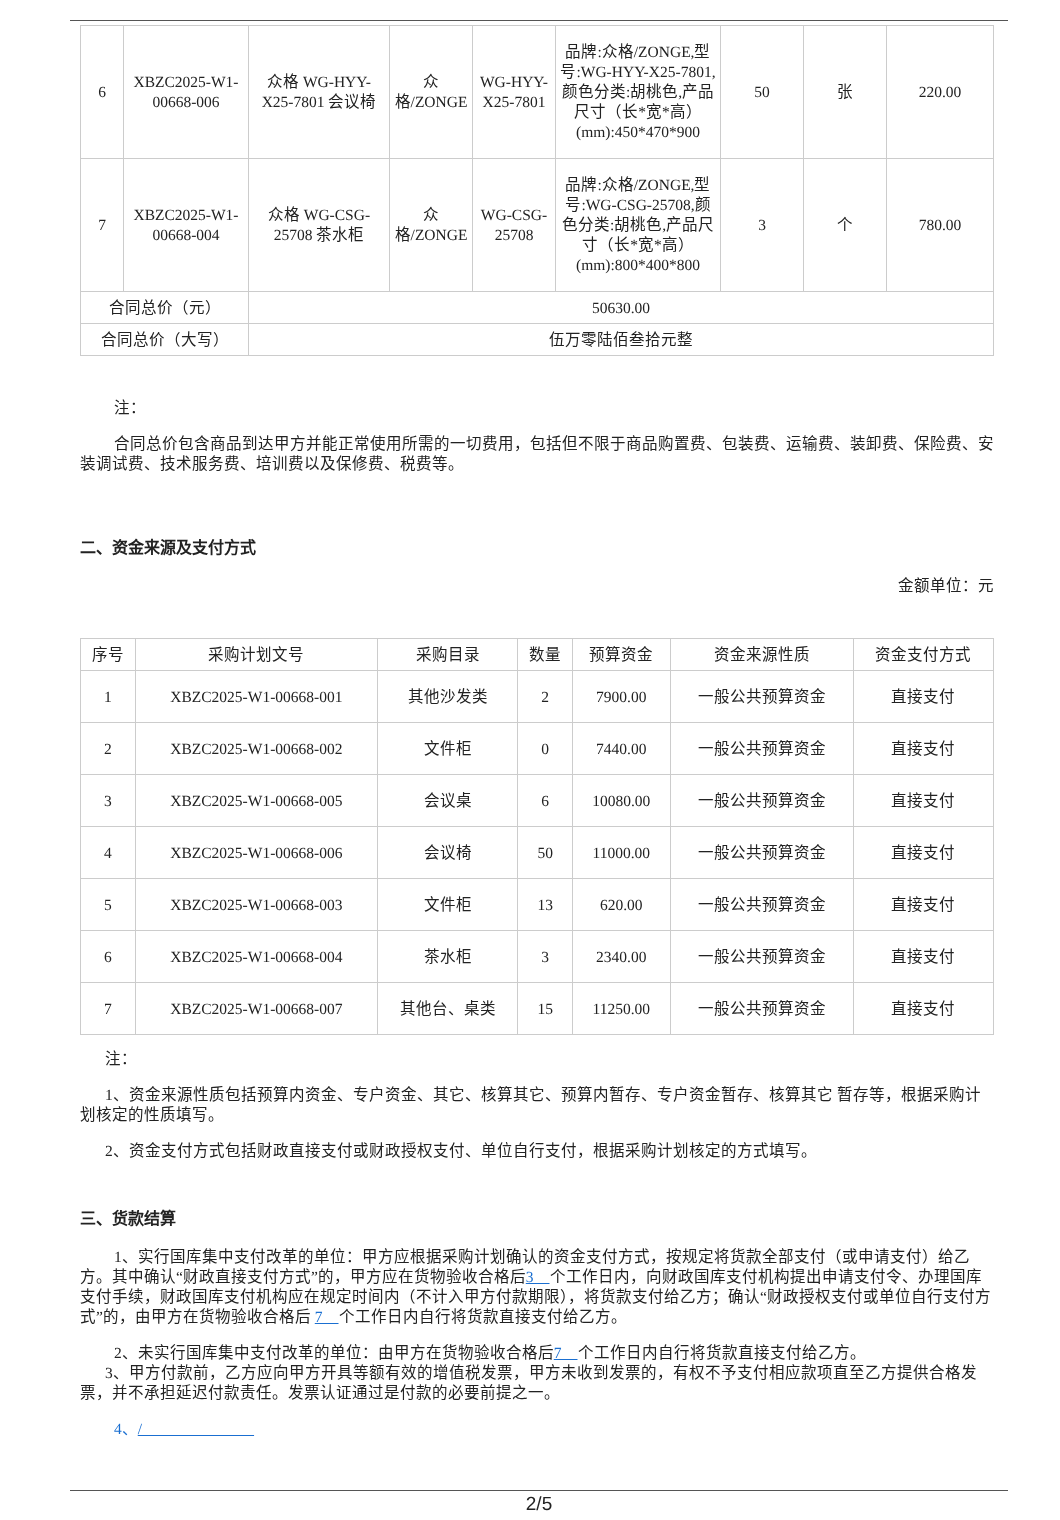| 6 | XBZC2025-W1-00668-006 | 众格 WG-HYY-X25-7801 会议椅 | 众格/ZONGE | WG-HYY-X25-7801 | 品牌:众格/ZONGE,型号:WG-HYY-X25-7801,颜色分类:胡桃色,产品尺寸（长*宽*高）(mm):450*470*900 | 50 | 张 | 220.00 |
| 7 | XBZC2025-W1-00668-004 | 众格 WG-CSG-25708 茶水柜 | 众格/ZONGE | WG-CSG-25708 | 品牌:众格/ZONGE,型号:WG-CSG-25708,颜色分类:胡桃色,产品尺寸（长*宽*高）(mm):800*400*800 | 3 | 个 | 780.00 |
| 合同总价（元） | | 50630.00 | | | | | | |
| 合同总价（大写） | | 伍万零陆佰叁拾元整 | | | | | | |
注：
合同总价包含商品到达甲方并能正常使用所需的一切费用，包括但不限于商品购置费、包装费、运输费、装卸费、保险费、安装调试费、技术服务费、培训费以及保修费、税费等。
二、资金来源及支付方式
金额单位：元
| 序号 | 采购计划文号 | 采购目录 | 数量 | 预算资金 | 资金来源性质 | 资金支付方式 |
| --- | --- | --- | --- | --- | --- | --- |
| 1 | XBZC2025-W1-00668-001 | 其他沙发类 | 2 | 7900.00 | 一般公共预算资金 | 直接支付 |
| 2 | XBZC2025-W1-00668-002 | 文件柜 | 0 | 7440.00 | 一般公共预算资金 | 直接支付 |
| 3 | XBZC2025-W1-00668-005 | 会议桌 | 6 | 10080.00 | 一般公共预算资金 | 直接支付 |
| 4 | XBZC2025-W1-00668-006 | 会议椅 | 50 | 11000.00 | 一般公共预算资金 | 直接支付 |
| 5 | XBZC2025-W1-00668-003 | 文件柜 | 13 | 620.00 | 一般公共预算资金 | 直接支付 |
| 6 | XBZC2025-W1-00668-004 | 茶水柜 | 3 | 2340.00 | 一般公共预算资金 | 直接支付 |
| 7 | XBZC2025-W1-00668-007 | 其他台、桌类 | 15 | 11250.00 | 一般公共预算资金 | 直接支付 |
注：
1、资金来源性质包括预算内资金、专户资金、其它、核算其它、预算内暂存、专户资金暂存、核算其它 暂存等，根据采购计划核定的性质填写。
2、资金支付方式包括财政直接支付或财政授权支付、单位自行支付，根据采购计划核定的方式填写。
三、货款结算
1、实行国库集中支付改革的单位：甲方应根据采购计划确认的资金支付方式，按规定将货款全部支付（或申请支付）给乙方。其中确认“财政直接支付方式”的，甲方应在货物验收合格后3　个工作日内，向财政国库支付机构提出申请支付令、办理国库支付手续，财政国库支付机构应在规定时间内（不计入甲方付款期限），将货款支付给乙方；确认“财政授权支付或单位自行支付方式”的，由甲方在货物验收合格后 7　个工作日内自行将货款直接支付给乙方。
2、未实行国库集中支付改革的单位：由甲方在货物验收合格后7　个工作日内自行将货款直接支付给乙方。
3、甲方付款前，乙方应向甲方开具等额有效的增值税发票，甲方未收到发票的，有权不予支付相应款项直至乙方提供合格发票，并不承担延迟付款责任。发票认证通过是付款的必要前提之一。
4、/　　　　　　　
2/5